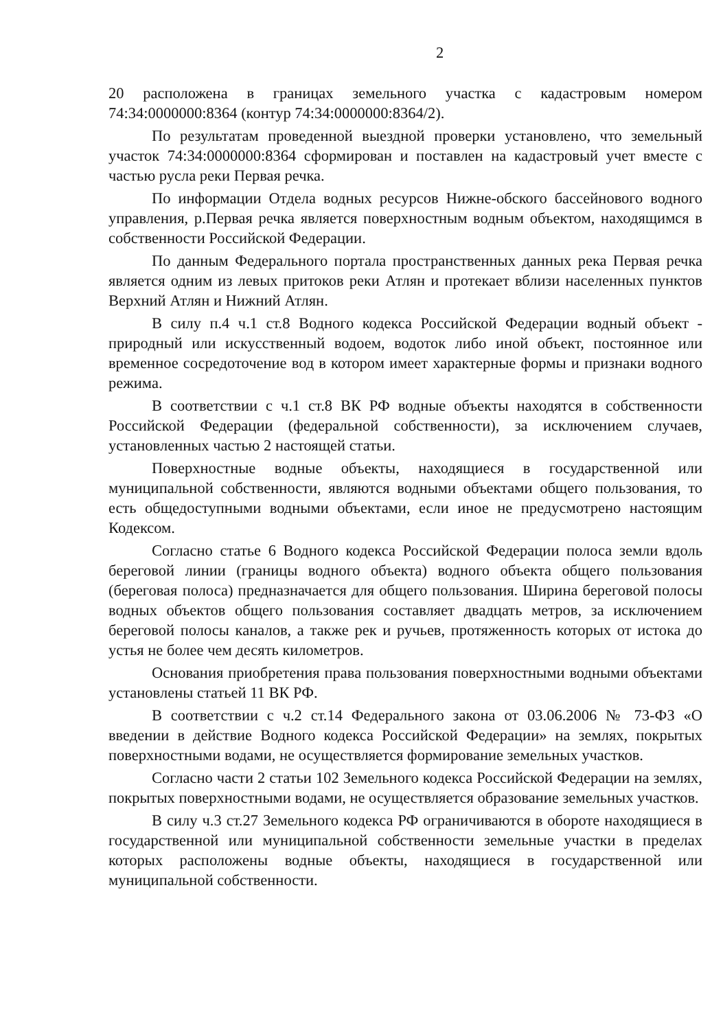2
20 расположена в границах земельного участка с кадастровым номером 74:34:0000000:8364 (контур 74:34:0000000:8364/2).
По результатам проведенной выездной проверки установлено, что земельный участок 74:34:0000000:8364 сформирован и поставлен на кадастровый учет вместе с частью русла реки Первая речка.
По информации Отдела водных ресурсов Нижне-обского бассейнового водного управления, р.Первая речка является поверхностным водным объектом, находящимся в собственности Российской Федерации.
По данным Федерального портала пространственных данных река Первая речка является одним из левых притоков реки Атлян и протекает вблизи населенных пунктов Верхний Атлян и Нижний Атлян.
В силу п.4 ч.1 ст.8 Водного кодекса Российской Федерации водный объект - природный или искусственный водоем, водоток либо иной объект, постоянное или временное сосредоточение вод в котором имеет характерные формы и признаки водного режима.
В соответствии с ч.1 ст.8 ВК РФ водные объекты находятся в собственности Российской Федерации (федеральной собственности), за исключением случаев, установленных частью 2 настоящей статьи.
Поверхностные водные объекты, находящиеся в государственной или муниципальной собственности, являются водными объектами общего пользования, то есть общедоступными водными объектами, если иное не предусмотрено настоящим Кодексом.
Согласно статье 6 Водного кодекса Российской Федерации полоса земли вдоль береговой линии (границы водного объекта) водного объекта общего пользования (береговая полоса) предназначается для общего пользования. Ширина береговой полосы водных объектов общего пользования составляет двадцать метров, за исключением береговой полосы каналов, а также рек и ручьев, протяженность которых от истока до устья не более чем десять километров.
Основания приобретения права пользования поверхностными водными объектами установлены статьей 11 ВК РФ.
В соответствии с ч.2 ст.14 Федерального закона от 03.06.2006 № 73-ФЗ «О введении в действие Водного кодекса Российской Федерации» на землях, покрытых поверхностными водами, не осуществляется формирование земельных участков.
Согласно части 2 статьи 102 Земельного кодекса Российской Федерации на землях, покрытых поверхностными водами, не осуществляется образование земельных участков.
В силу ч.3 ст.27 Земельного кодекса РФ ограничиваются в обороте находящиеся в государственной или муниципальной собственности земельные участки в пределах которых расположены водные объекты, находящиеся в государственной или муниципальной собственности.